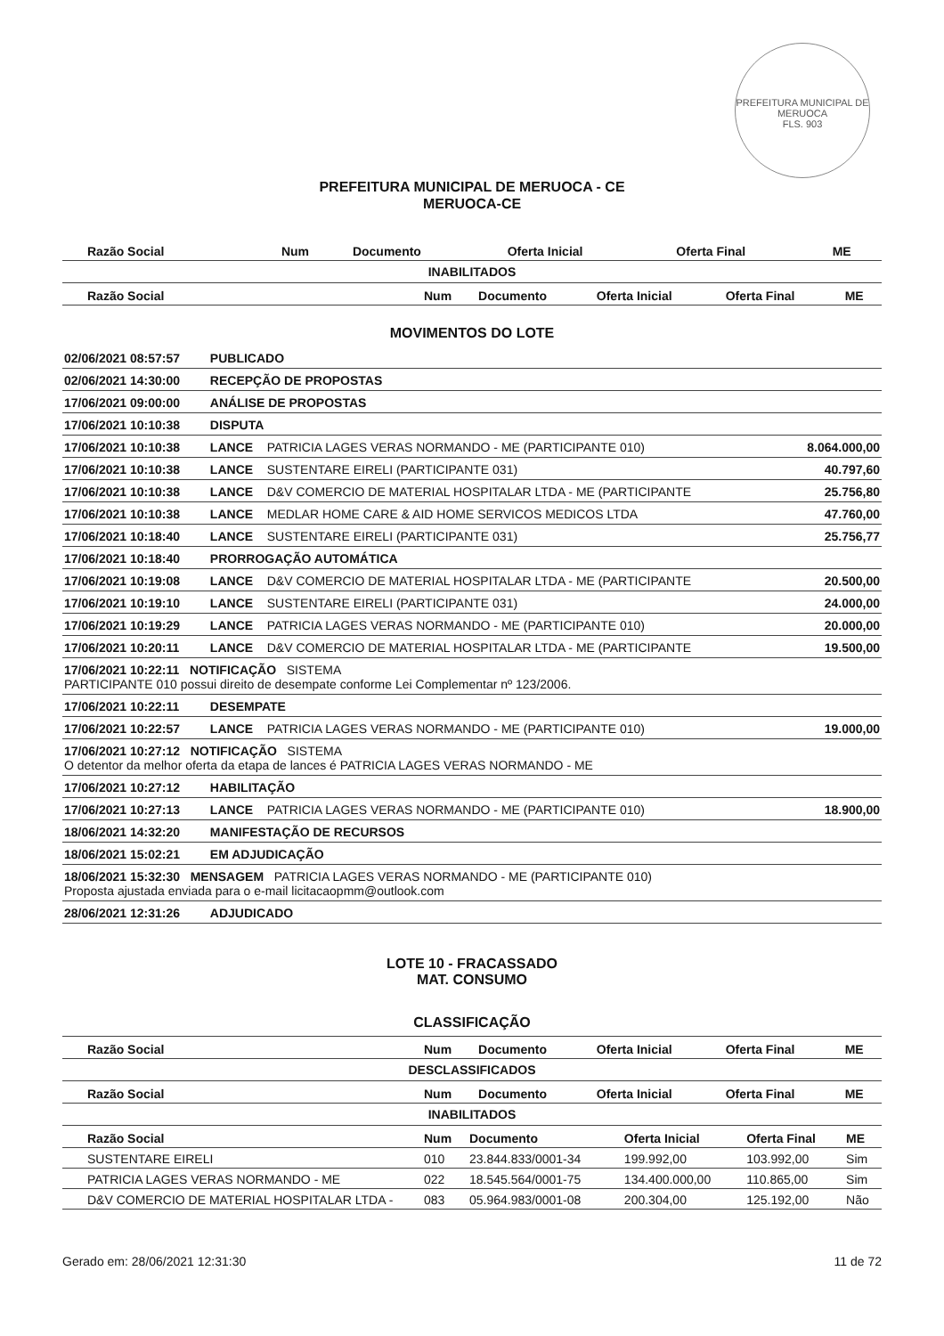PREFEITURA MUNICIPAL DE MERUOCA
FLS. 903
PREFEITURA MUNICIPAL DE MERUOCA - CE
MERUOCA-CE
| Razão Social | Num | Documento | Oferta Inicial | Oferta Final | ME |
| --- | --- | --- | --- | --- | --- |
INABILITADOS
| Razão Social | Num | Documento | Oferta Inicial | Oferta Final | ME |
| --- | --- | --- | --- | --- | --- |
MOVIMENTOS DO LOTE
| 02/06/2021 08:57:57 | PUBLICADO | | |
| 02/06/2021 14:30:00 | RECEPÇÃO DE PROPOSTAS | | |
| 17/06/2021 09:00:00 | ANÁLISE DE PROPOSTAS | | |
| 17/06/2021 10:10:38 | DISPUTA | | |
| 17/06/2021 10:10:38 | LANCE | PATRICIA LAGES VERAS NORMANDO - ME (PARTICIPANTE 010) | 8.064.000,00 |
| 17/06/2021 10:10:38 | LANCE | SUSTENTARE EIRELI (PARTICIPANTE 031) | 40.797,60 |
| 17/06/2021 10:10:38 | LANCE | D&V COMERCIO DE MATERIAL HOSPITALAR LTDA - ME (PARTICIPANTE | 25.756,80 |
| 17/06/2021 10:10:38 | LANCE | MEDLAR HOME CARE & AID HOME SERVICOS MEDICOS LTDA | 47.760,00 |
| 17/06/2021 10:18:40 | LANCE | SUSTENTARE EIRELI (PARTICIPANTE 031) | 25.756,77 |
| 17/06/2021 10:18:40 | PRORROGAÇÃO AUTOMÁTICA | | |
| 17/06/2021 10:19:08 | LANCE | D&V COMERCIO DE MATERIAL HOSPITALAR LTDA - ME (PARTICIPANTE | 20.500,00 |
| 17/06/2021 10:19:10 | LANCE | SUSTENTARE EIRELI (PARTICIPANTE 031) | 24.000,00 |
| 17/06/2021 10:19:29 | LANCE | PATRICIA LAGES VERAS NORMANDO - ME (PARTICIPANTE 010) | 20.000,00 |
| 17/06/2021 10:20:11 | LANCE | D&V COMERCIO DE MATERIAL HOSPITALAR LTDA - ME (PARTICIPANTE | 19.500,00 |
| 17/06/2021 10:22:11 NOTIFICAÇÃO SISTEMA PARTICIPANTE 010 possui direito de desempate conforme Lei Complementar nº 123/2006. | | | |
| 17/06/2021 10:22:11 | DESEMPATE | | |
| 17/06/2021 10:22:57 | LANCE | PATRICIA LAGES VERAS NORMANDO - ME (PARTICIPANTE 010) | 19.000,00 |
| 17/06/2021 10:27:12 NOTIFICAÇÃO SISTEMA O detentor da melhor oferta da etapa de lances é PATRICIA LAGES VERAS NORMANDO - ME | | | |
| 17/06/2021 10:27:12 | HABILITAÇÃO | | |
| 17/06/2021 10:27:13 | LANCE | PATRICIA LAGES VERAS NORMANDO - ME (PARTICIPANTE 010) | 18.900,00 |
| 18/06/2021 14:32:20 | MANIFESTAÇÃO DE RECURSOS | | |
| 18/06/2021 15:02:21 | EM ADJUDICAÇÃO | | |
| 18/06/2021 15:32:30 MENSAGEM PATRICIA LAGES VERAS NORMANDO - ME (PARTICIPANTE 010) Proposta ajustada enviada para o e-mail licitacaopmm@outlook.com | | | |
| 28/06/2021 12:31:26 | ADJUDICADO | | |
LOTE 10 - FRACASSADO
MAT. CONSUMO
CLASSIFICAÇÃO
| Razão Social | Num | Documento | Oferta Inicial | Oferta Final | ME |
| --- | --- | --- | --- | --- | --- |
DESCLASSIFICADOS
| Razão Social | Num | Documento | Oferta Inicial | Oferta Final | ME |
| --- | --- | --- | --- | --- | --- |
INABILITADOS
| Razão Social | Num | Documento | Oferta Inicial | Oferta Final | ME |
| --- | --- | --- | --- | --- | --- |
| SUSTENTARE EIRELI | 010 | 23.844.833/0001-34 | 199.992,00 | 103.992,00 | Sim |
| PATRICIA LAGES VERAS NORMANDO - ME | 022 | 18.545.564/0001-75 | 134.400.000,00 | 110.865,00 | Sim |
| D&V COMERCIO DE MATERIAL HOSPITALAR LTDA - | 083 | 05.964.983/0001-08 | 200.304,00 | 125.192,00 | Não |
Gerado em: 28/06/2021 12:31:30 11 de 72